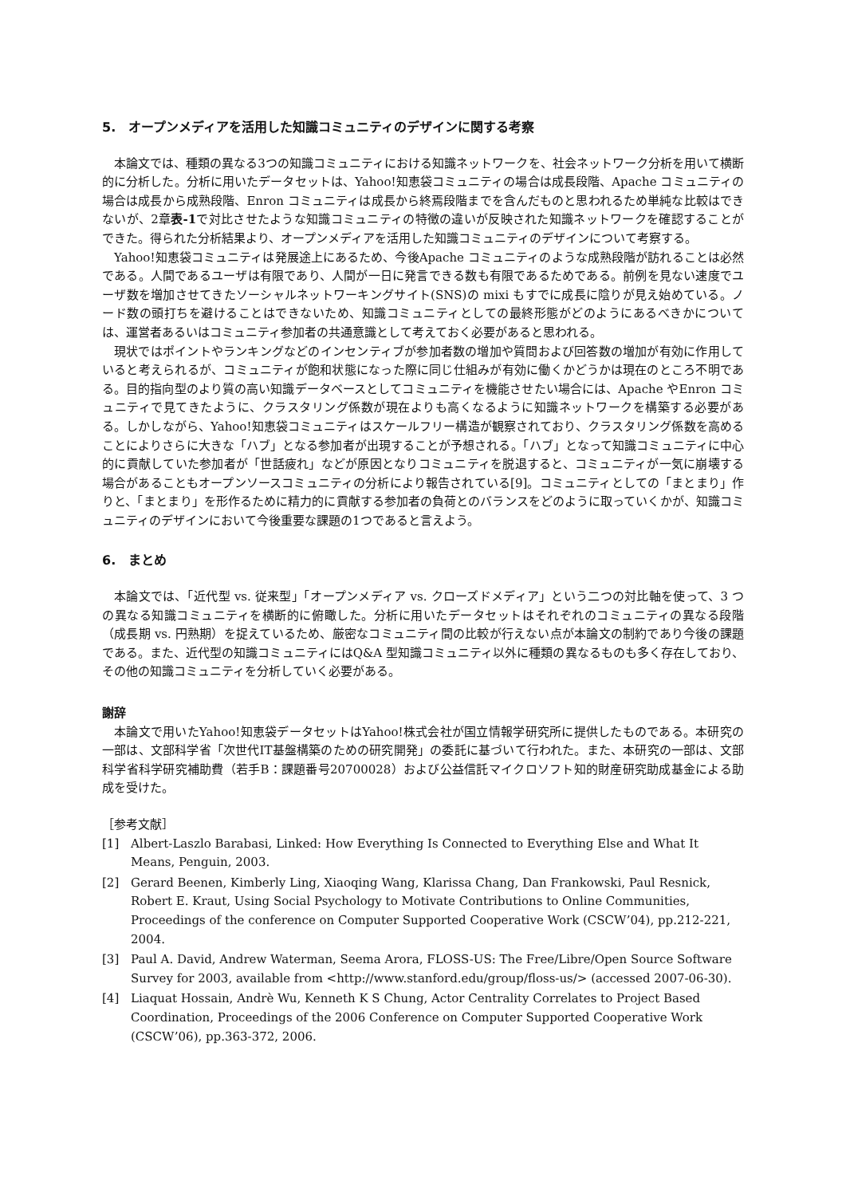5.　オープンメディアを活用した知識コミュニティのデザインに関する考察
本論文では、種類の異なる3つの知識コミュニティにおける知識ネットワークを、社会ネットワーク分析を用いて横断的に分析した。分析に用いたデータセットは、Yahoo!知恵袋コミュニティの場合は成長段階、Apache コミュニティの場合は成長から成熟段階、Enron コミュニティは成長から終焉段階までを含んだものと思われるため単純な比較はできないが、2章表-1で対比させたような知識コミュニティの特徴の違いが反映された知識ネットワークを確認することができた。得られた分析結果より、オープンメディアを活用した知識コミュニティのデザインについて考察する。
Yahoo!知恵袋コミュニティは発展途上にあるため、今後Apache コミュニティのような成熟段階が訪れることは必然である。人間であるユーザは有限であり、人間が一日に発言できる数も有限であるためである。前例を見ない速度でユーザ数を増加させてきたソーシャルネットワーキングサイト(SNS)の mixi もすでに成長に陰りが見え始めている。ノード数の頭打ちを避けることはできないため、知識コミュニティとしての最終形態がどのようにあるべきかについては、運営者あるいはコミュニティ参加者の共通意識として考えておく必要があると思われる。
現状ではポイントやランキングなどのインセンティブが参加者数の増加や質問および回答数の増加が有効に作用していると考えられるが、コミュニティが飽和状態になった際に同じ仕組みが有効に働くかどうかは現在のところ不明である。目的指向型のより質の高い知識データベースとしてコミュニティを機能させたい場合には、Apache やEnron コミュニティで見てきたように、クラスタリング係数が現在よりも高くなるように知識ネットワークを構築する必要がある。しかしながら、Yahoo!知恵袋コミュニティはスケールフリー構造が観察されており、クラスタリング係数を高めることによりさらに大きな「ハブ」となる参加者が出現することが予想される。「ハブ」となって知識コミュニティに中心的に貢献していた参加者が「世話疲れ」などが原因となりコミュニティを脱退すると、コミュニティが一気に崩壊する場合があることもオープンソースコミュニティの分析により報告されている[9]。コミュニティとしての「まとまり」作りと、「まとまり」を形作るために精力的に貢献する参加者の負荷とのバランスをどのように取っていくかが、知識コミュニティのデザインにおいて今後重要な課題の1つであると言えよう。
6.　まとめ
本論文では、「近代型 vs. 従来型」「オープンメディア vs. クローズドメディア」という二つの対比軸を使って、3 つの異なる知識コミュニティを横断的に俯瞰した。分析に用いたデータセットはそれぞれのコミュニティの異なる段階（成長期 vs. 円熟期）を捉えているため、厳密なコミュニティ間の比較が行えない点が本論文の制約であり今後の課題である。また、近代型の知識コミュニティにはQ&A 型知識コミュニティ以外に種類の異なるものも多く存在しており、その他の知識コミュニティを分析していく必要がある。
謝辞
本論文で用いたYahoo!知恵袋データセットはYahoo!株式会社が国立情報学研究所に提供したものである。本研究の一部は、文部科学省「次世代IT基盤構築のための研究開発」の委託に基づいて行われた。また、本研究の一部は、文部科学省科学研究補助費（若手B：課題番号20700028）および公益信託マイクロソフト知的財産研究助成基金による助成を受けた。
［参考文献］
[1] Albert-Laszlo Barabasi, Linked: How Everything Is Connected to Everything Else and What It Means, Penguin, 2003.
[2] Gerard Beenen, Kimberly Ling, Xiaoqing Wang, Klarissa Chang, Dan Frankowski, Paul Resnick, Robert E. Kraut, Using Social Psychology to Motivate Contributions to Online Communities, Proceedings of the conference on Computer Supported Cooperative Work (CSCW’04), pp.212-221, 2004.
[3] Paul A. David, Andrew Waterman, Seema Arora, FLOSS-US: The Free/Libre/Open Source Software Survey for 2003, available from <http://www.stanford.edu/group/floss-us/> (accessed 2007-06-30).
[4] Liaquat Hossain, Andrè Wu, Kenneth K S Chung, Actor Centrality Correlates to Project Based Coordination, Proceedings of the 2006 Conference on Computer Supported Cooperative Work (CSCW’06), pp.363-372, 2006.